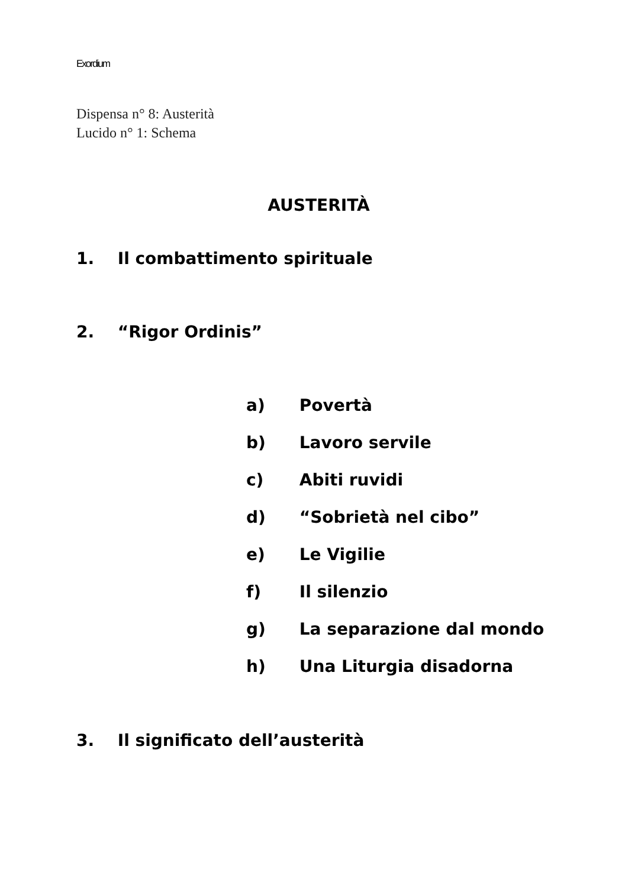Exordium
Dispensa n° 8: Austerità
Lucido n° 1: Schema
AUSTERITÀ
1. Il combattimento spirituale
2. “Rigor Ordinis”
a) Povertà
b) Lavoro servile
c) Abiti ruvidi
d) “Sobrietà nel cibo”
e) Le Vigilie
f) Il silenzio
g) La separazione dal mondo
h) Una Liturgia disadorna
3. Il significato dell’austerità